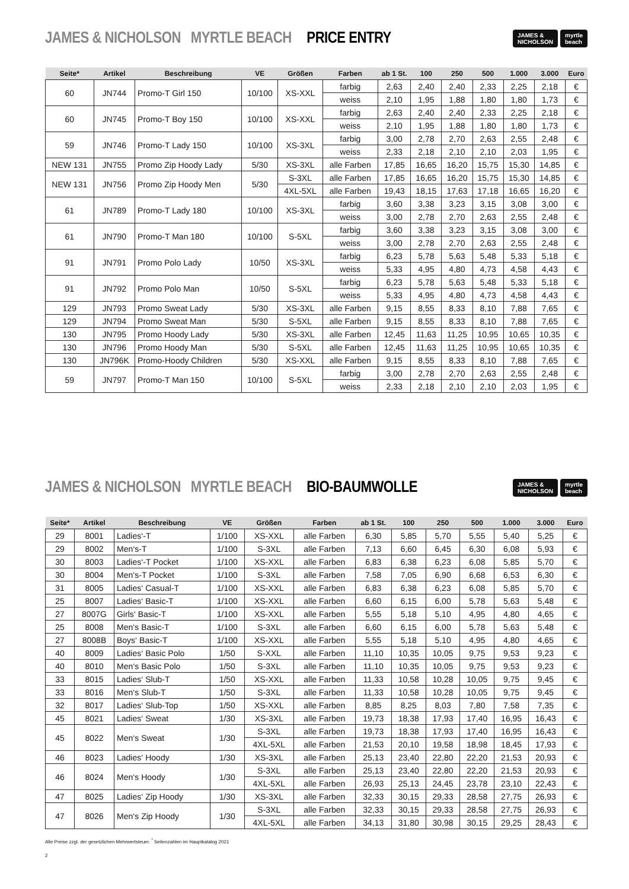JAMES & NICHOLSON MYRTLE BEACH PRICE ENTRY
JAMES &
NICHOLSON myrtle
beach
| Seite* | Artikel | Beschreibung | VE | Größen | Farben | ab 1 St. | 100 | 250 | 500 | 1.000 | 3.000 | Euro |
| --- | --- | --- | --- | --- | --- | --- | --- | --- | --- | --- | --- | --- |
| 60 | JN744 | Promo-T Girl 150 | 10/100 | XS-XXL | farbig | 2,63 | 2,40 | 2,40 | 2,33 | 2,25 | 2,18 | € |
| | | | | | weiss | 2,10 | 1,95 | 1,88 | 1,80 | 1,80 | 1,73 | € |
| 60 | JN745 | Promo-T Boy 150 | 10/100 | XS-XXL | farbig | 2,63 | 2,40 | 2,40 | 2,33 | 2,25 | 2,18 | € |
| | | | | | weiss | 2,10 | 1,95 | 1,88 | 1,80 | 1,80 | 1,73 | € |
| 59 | JN746 | Promo-T Lady 150 | 10/100 | XS-3XL | farbig | 3,00 | 2,78 | 2,70 | 2,63 | 2,55 | 2,48 | € |
| | | | | | weiss | 2,33 | 2,18 | 2,10 | 2,10 | 2,03 | 1,95 | € |
| NEW 131 | JN755 | Promo Zip Hoody Lady | 5/30 | XS-3XL | alle Farben | 17,85 | 16,65 | 16,20 | 15,75 | 15,30 | 14,85 | € |
| NEW 131 | JN756 | Promo Zip Hoody Men | 5/30 | S-3XL | alle Farben | 17,85 | 16,65 | 16,20 | 15,75 | 15,30 | 14,85 | € |
| | | | | 4XL-5XL | alle Farben | 19,43 | 18,15 | 17,63 | 17,18 | 16,65 | 16,20 | € |
| 61 | JN789 | Promo-T Lady 180 | 10/100 | XS-3XL | farbig | 3,60 | 3,38 | 3,23 | 3,15 | 3,08 | 3,00 | € |
| | | | | | weiss | 3,00 | 2,78 | 2,70 | 2,63 | 2,55 | 2,48 | € |
| 61 | JN790 | Promo-T Man 180 | 10/100 | S-5XL | farbig | 3,60 | 3,38 | 3,23 | 3,15 | 3,08 | 3,00 | € |
| | | | | | weiss | 3,00 | 2,78 | 2,70 | 2,63 | 2,55 | 2,48 | € |
| 91 | JN791 | Promo Polo Lady | 10/50 | XS-3XL | farbig | 6,23 | 5,78 | 5,63 | 5,48 | 5,33 | 5,18 | € |
| | | | | | weiss | 5,33 | 4,95 | 4,80 | 4,73 | 4,58 | 4,43 | € |
| 91 | JN792 | Promo Polo Man | 10/50 | S-5XL | farbig | 6,23 | 5,78 | 5,63 | 5,48 | 5,33 | 5,18 | € |
| | | | | | weiss | 5,33 | 4,95 | 4,80 | 4,73 | 4,58 | 4,43 | € |
| 129 | JN793 | Promo Sweat Lady | 5/30 | XS-3XL | alle Farben | 9,15 | 8,55 | 8,33 | 8,10 | 7,88 | 7,65 | € |
| 129 | JN794 | Promo Sweat Man | 5/30 | S-5XL | alle Farben | 9,15 | 8,55 | 8,33 | 8,10 | 7,88 | 7,65 | € |
| 130 | JN795 | Promo Hoody Lady | 5/30 | XS-3XL | alle Farben | 12,45 | 11,63 | 11,25 | 10,95 | 10,65 | 10,35 | € |
| 130 | JN796 | Promo Hoody Man | 5/30 | S-5XL | alle Farben | 12,45 | 11,63 | 11,25 | 10,95 | 10,65 | 10,35 | € |
| 130 | JN796K | Promo-Hoody Children | 5/30 | XS-XXL | alle Farben | 9,15 | 8,55 | 8,33 | 8,10 | 7,88 | 7,65 | € |
| 59 | JN797 | Promo-T Man 150 | 10/100 | S-5XL | farbig | 3,00 | 2,78 | 2,70 | 2,63 | 2,55 | 2,48 | € |
| | | | | | weiss | 2,33 | 2,18 | 2,10 | 2,10 | 2,03 | 1,95 | € |
JAMES & NICHOLSON MYRTLE BEACH BIO-BAUMWOLLE
JAMES &
NICHOLSON myrtle
beach
| Seite* | Artikel | Beschreibung | VE | Größen | Farben | ab 1 St. | 100 | 250 | 500 | 1.000 | 3.000 | Euro |
| --- | --- | --- | --- | --- | --- | --- | --- | --- | --- | --- | --- | --- |
| 29 | 8001 | Ladies‘-T | 1/100 | XS-XXL | alle Farben | 6,30 | 5,85 | 5,70 | 5,55 | 5,40 | 5,25 | € |
| 29 | 8002 | Men‘s-T | 1/100 | S-3XL | alle Farben | 7,13 | 6,60 | 6,45 | 6,30 | 6,08 | 5,93 | € |
| 30 | 8003 | Ladies‘-T Pocket | 1/100 | XS-XXL | alle Farben | 6,83 | 6,38 | 6,23 | 6,08 | 5,85 | 5,70 | € |
| 30 | 8004 | Men‘s-T Pocket | 1/100 | S-3XL | alle Farben | 7,58 | 7,05 | 6,90 | 6,68 | 6,53 | 6,30 | € |
| 31 | 8005 | Ladies‘ Casual-T | 1/100 | XS-XXL | alle Farben | 6,83 | 6,38 | 6,23 | 6,08 | 5,85 | 5,70 | € |
| 25 | 8007 | Ladies‘ Basic-T | 1/100 | XS-XXL | alle Farben | 6,60 | 6,15 | 6,00 | 5,78 | 5,63 | 5,48 | € |
| 27 | 8007G | Girls‘ Basic-T | 1/100 | XS-XXL | alle Farben | 5,55 | 5,18 | 5,10 | 4,95 | 4,80 | 4,65 | € |
| 25 | 8008 | Men‘s Basic-T | 1/100 | S-3XL | alle Farben | 6,60 | 6,15 | 6,00 | 5,78 | 5,63 | 5,48 | € |
| 27 | 8008B | Boys‘ Basic-T | 1/100 | XS-XXL | alle Farben | 5,55 | 5,18 | 5,10 | 4,95 | 4,80 | 4,65 | € |
| 40 | 8009 | Ladies‘ Basic Polo | 1/50 | S-XXL | alle Farben | 11,10 | 10,35 | 10,05 | 9,75 | 9,53 | 9,23 | € |
| 40 | 8010 | Men‘s Basic Polo | 1/50 | S-3XL | alle Farben | 11,10 | 10,35 | 10,05 | 9,75 | 9,53 | 9,23 | € |
| 33 | 8015 | Ladies‘ Slub-T | 1/50 | XS-XXL | alle Farben | 11,33 | 10,58 | 10,28 | 10,05 | 9,75 | 9,45 | € |
| 33 | 8016 | Men‘s Slub-T | 1/50 | S-3XL | alle Farben | 11,33 | 10,58 | 10,28 | 10,05 | 9,75 | 9,45 | € |
| 32 | 8017 | Ladies‘ Slub-Top | 1/50 | XS-XXL | alle Farben | 8,85 | 8,25 | 8,03 | 7,80 | 7,58 | 7,35 | € |
| 45 | 8021 | Ladies‘ Sweat | 1/30 | XS-3XL | alle Farben | 19,73 | 18,38 | 17,93 | 17,40 | 16,95 | 16,43 | € |
| 45 | 8022 | Men‘s Sweat | 1/30 | S-3XL | alle Farben | 19,73 | 18,38 | 17,93 | 17,40 | 16,95 | 16,43 | € |
| | | | | 4XL-5XL | alle Farben | 21,53 | 20,10 | 19,58 | 18,98 | 18,45 | 17,93 | € |
| 46 | 8023 | Ladies‘ Hoody | 1/30 | XS-3XL | alle Farben | 25,13 | 23,40 | 22,80 | 22,20 | 21,53 | 20,93 | € |
| 46 | 8024 | Men‘s Hoody | 1/30 | S-3XL | alle Farben | 25,13 | 23,40 | 22,80 | 22,20 | 21,53 | 20,93 | € |
| | | | | 4XL-5XL | alle Farben | 26,93 | 25,13 | 24,45 | 23,78 | 23,10 | 22,43 | € |
| 47 | 8025 | Ladies‘ Zip Hoody | 1/30 | XS-3XL | alle Farben | 32,33 | 30,15 | 29,33 | 28,58 | 27,75 | 26,93 | € |
| 47 | 8026 | Men‘s Zip Hoody | 1/30 | S-3XL | alle Farben | 32,33 | 30,15 | 29,33 | 28,58 | 27,75 | 26,93 | € |
| | | | | 4XL-5XL | alle Farben | 34,13 | 31,80 | 30,98 | 30,15 | 29,25 | 28,43 | € |
Alle Preise zzgl. der gesetzlichen Mehrwertsteuer. <sup>*</sup> Seitenzahlen im Hauptkatalog 2021
2